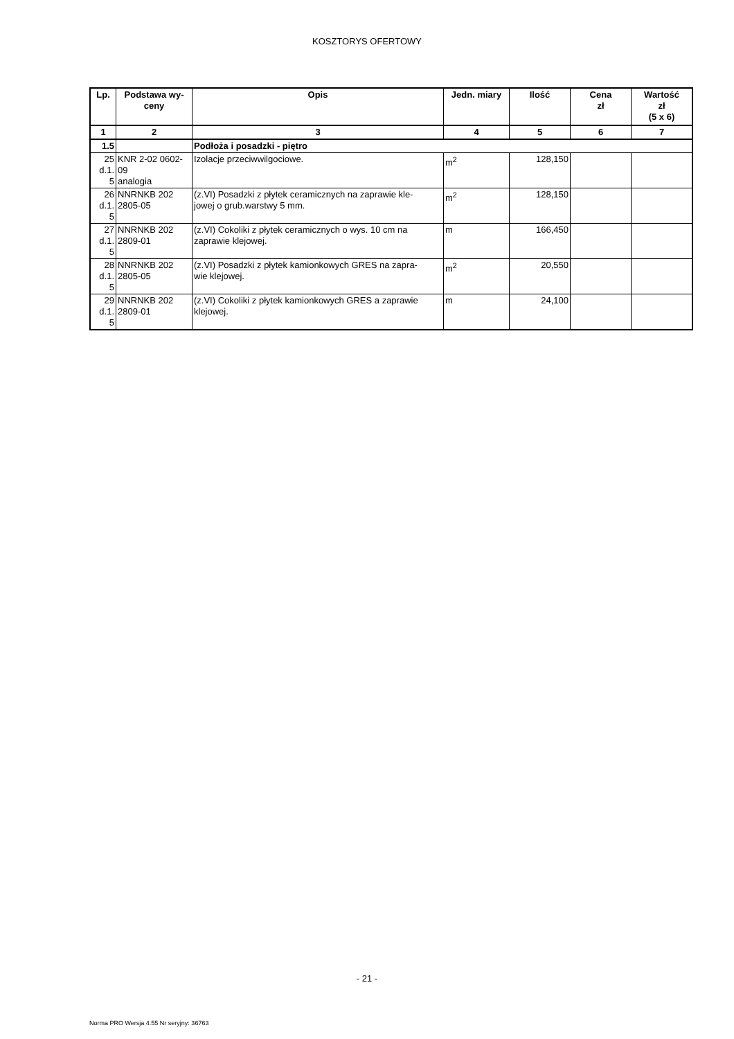KOSZTORYS OFERTOWY
| Lp. | Podstawa wy- ceny | Opis | Jedn. miary | Ilość | Cena zł | Wartość zł (5 x 6) |
| --- | --- | --- | --- | --- | --- | --- |
| 1 | 2 | 3 | 4 | 5 | 6 | 7 |
| 1.5 | | Podłoża i posadzki - piętro | | | | |
| 25 d.1. 5 | KNR 2-02 0602- 09 analogia | Izolacje przeciwwilgociowe. | m<sup>2</sup> | 128,150 | | |
| 26 d.1. 5 | NNRNKB 202 2805-05 | (z.VI) Posadzki z płytek ceramicznych na zaprawie kle- jowej o grub.warstwy 5 mm. | m<sup>2</sup> | 128,150 | | |
| 27 d.1. 5 | NNRNKB 202 2809-01 | (z.VI) Cokoliki z płytek ceramicznych o wys. 10 cm na zaprawie klejowej. | m | 166,450 | | |
| 28 d.1. 5 | NNRNKB 202 2805-05 | (z.VI) Posadzki z płytek kamionkowych GRES na zapra- wie klejowej. | m<sup>2</sup> | 20,550 | | |
| 29 d.1. 5 | NNRNKB 202 2809-01 | (z.VI) Cokoliki z płytek kamionkowych GRES a zaprawie klejowej. | m | 24,100 | | |
- 21 -
Norma PRO Wersja 4.55 Nr seryjny: 36763